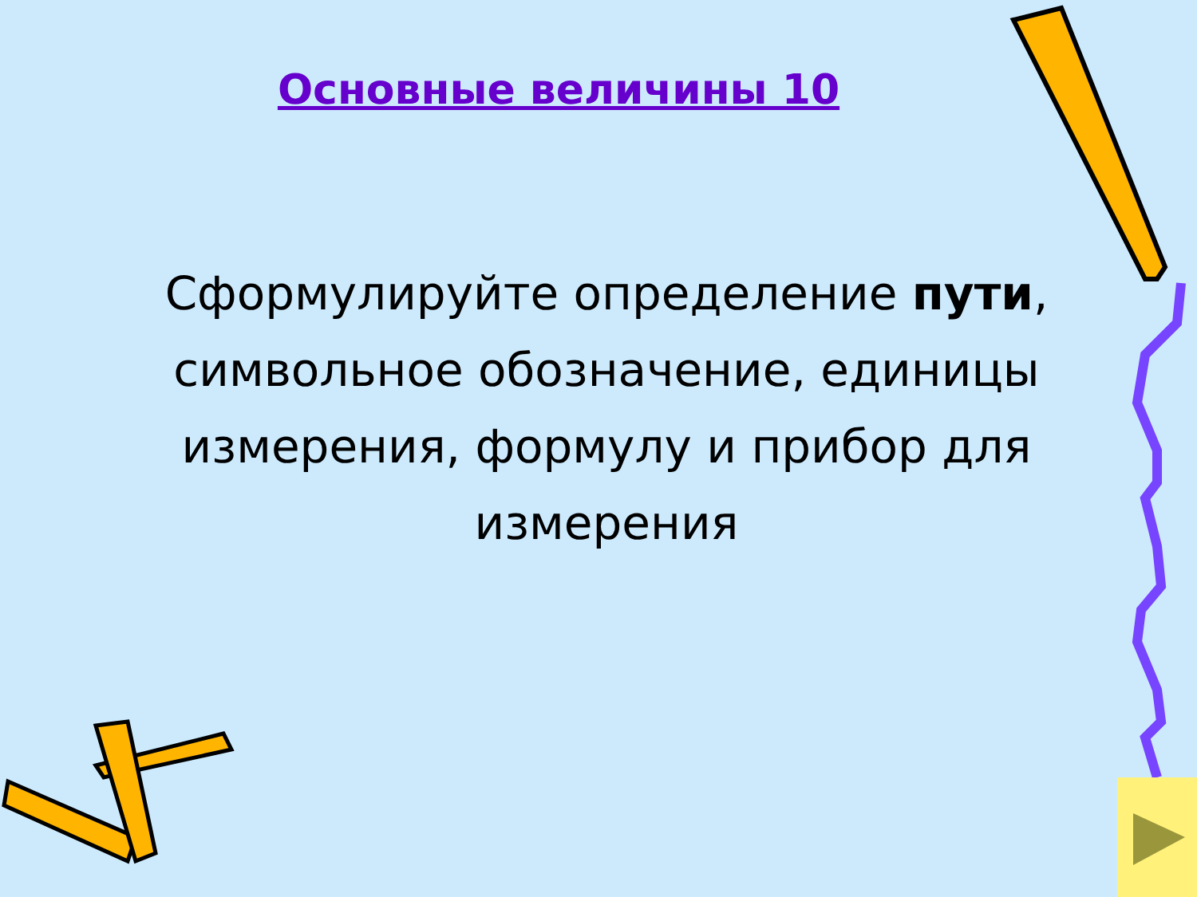Основные величины 10
Сформулируйте определение пути, символьное обозначение, единицы измерения, формулу и прибор для измерения